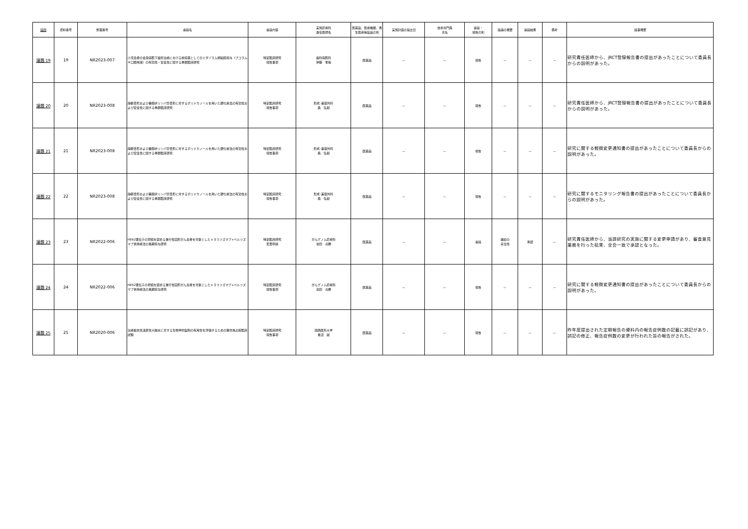| 議題 | 資料番号 | 整理番号 | 審議名 | 審議内容 | 実施診療科 責任医師名 | 医薬品、医療機器、再生医療等製品の別 | 実施計画の提出日 | 技術専門員 氏名 | 審議・ 報告の別 | 議論の概要 | 審議結果 | 備考 | 議事概要 |
| --- | --- | --- | --- | --- | --- | --- | --- | --- | --- | --- | --- | --- | --- |
| 議題 19 | 19 | NR2023-007 | 小児患者の全身麻酔下歯科治療における前投薬としてのミダゾラム頬粘膜投与（ブコラム®口腔用液）の有効性・安全性に関する単群臨床研究 | 特定臨床研究 報告事項 | 歯科麻酔科 伊藤 孝哉 | 医薬品 | — | — | 報告 | — | — | — | 研究責任医師から、jRCT登録報告書の提出があったことについて委員長からの説明があった。 |
| 議題 20 | 20 | NR2023-008 | 静脈奇形および嚢胞状リンパ管奇形に対するポリドカノールを用いた硬化療法の有効性および安全性に関する単群臨床研究 | 特定臨床研究 報告事項 | 形成･美容外科 森 弘樹 | 医薬品 | — | — | 報告 | — | — | — | 研究責任医師から、jRCT登録報告書の提出があったことについて委員長からの説明があった。 |
| 議題 21 | 21 | NR2023-008 | 静脈奇形および嚢胞状リンパ管奇形に対するポリドカノールを用いた硬化療法の有効性および安全性に関する単群臨床研究 | 特定臨床研究 報告事項 | 形成･美容外科 森 弘樹 | 医薬品 | — | — | 報告 | — | — | — | 研究に関する軽微変更通知書の提出があったことについて委員長からの説明があった。 |
| 議題 22 | 22 | NR2023-008 | 静脈奇形および嚢胞状リンパ管奇形に対するポリドカノールを用いた硬化療法の有効性および安全性に関する単群臨床研究 | 特定臨床研究 報告事項 | 形成･美容外科 森 弘樹 | 医薬品 | — | — | 報告 | — | — | — | 研究に関するモニタリング報告書の提出があったことについて委員長からの説明があった。 |
| 議題 23 | 23 | NR2022-006 | HER2遺伝子の増幅を認める進行性固形がん患者を対象としたトラスツズマブ+ペルツズマブ併用療法の長期投与研究 | 特定臨床研究 変更申請 | がんゲノム診療科 池田 貞勝 | 医薬品 | — | — | 審議 | 継続の 妥当性 | 承認 | — | 研究責任医師から、当該研究の実施に関する変更申請があり、審査意見業務を行った結果、全会一致で承認となった。 |
| 議題 24 | 24 | NR2022-006 | HER2遺伝子の増幅を認める進行性固形がん患者を対象としたトラスツズマブ+ペルツズマブ併用療法の長期投与研究 | 特定臨床研究 報告事項 | がんゲノム診療科 池田 貞勝 | 医薬品 | — | — | 報告 | — | — | — | 研究に関する軽微変更通知書の提出があったことについて委員長からの説明があった。 |
| 議題 25 | 25 | NR2020-006 | 治療抵抗性潰瘍性大腸炎に対する生物学的製剤の有用性を評価するための無作為比較臨床試験 | 特定臨床研究 報告事項 | 関西医科大学 長沼 誠 | 医薬品 | — | — | 報告 | — | — | — | 昨年度提出された定期報告の資料内の報告症例数の記載に誤記があり、誤記の修正、報告症例数の変更が行われた旨の報告がされた。 |